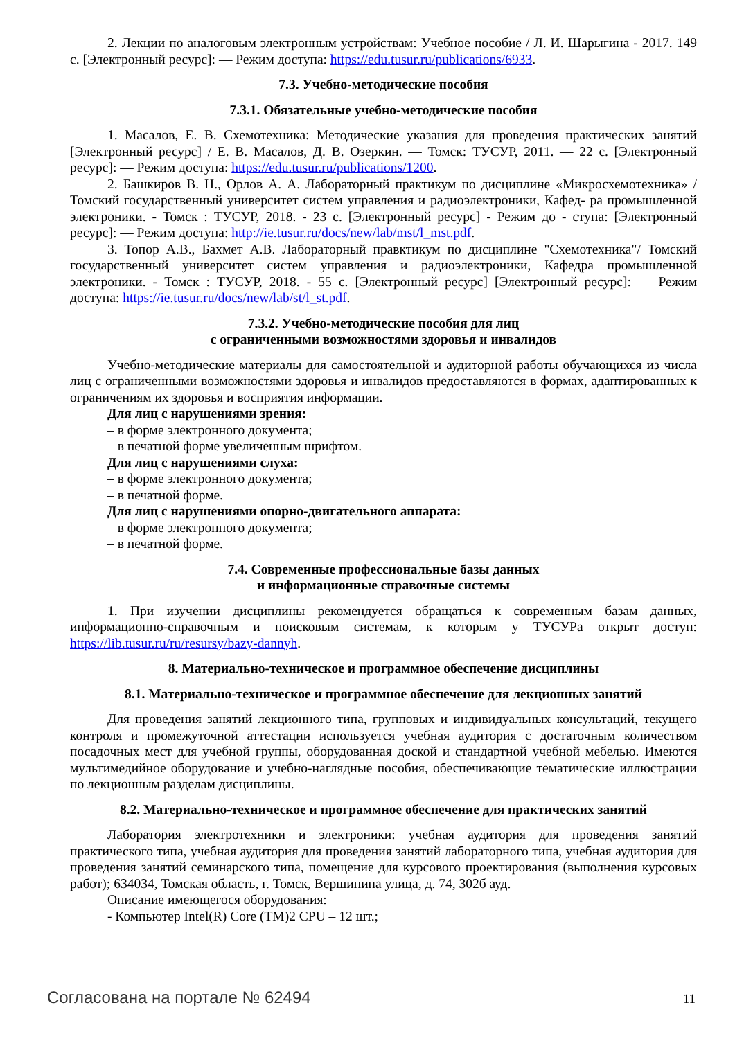2. Лекции по аналоговым электронным устройствам: Учебное пособие / Л. И. Шарыгина - 2017. 149 с. [Электронный ресурс]: — Режим доступа: https://edu.tusur.ru/publications/6933.
7.3. Учебно-методические пособия
7.3.1. Обязательные учебно-методические пособия
1. Масалов, Е. В. Схемотехника: Методические указания для проведения практических занятий [Электронный ресурс] / Е. В. Масалов, Д. В. Озеркин. — Томск: ТУСУР, 2011. — 22 с. [Электронный ресурс]: — Режим доступа: https://edu.tusur.ru/publications/1200.
2. Башкиров В. Н., Орлов А. А. Лабораторный практикум по дисциплине «Микросхемотехника» / Томский государственный университет систем управления и радиоэлектроники, Кафед- ра промышленной электроники. - Томск : ТУСУР, 2018. - 23 с. [Электронный ресурс] - Режим до - ступа: [Электронный ресурс]: — Режим доступа: http://ie.tusur.ru/docs/new/lab/mst/l_mst.pdf.
3. Топор А.В., Бахмет А.В. Лабораторный правктикум по дисциплине "Схемотехника"/ Томский государственный университет систем управления и радиоэлектроники, Кафедра промышленной электроники. - Томск : ТУСУР, 2018. - 55 с. [Электронный ресурс] [Электронный ресурс]: — Режим доступа: https://ie.tusur.ru/docs/new/lab/st/l_st.pdf.
7.3.2. Учебно-методические пособия для лиц
с ограниченными возможностями здоровья и инвалидов
Учебно-методические материалы для самостоятельной и аудиторной работы обучающихся из числа лиц с ограниченными возможностями здоровья и инвалидов предоставляются в формах, адаптированных к ограничениям их здоровья и восприятия информации.
Для лиц с нарушениями зрения:
– в форме электронного документа;
– в печатной форме увеличенным шрифтом.
Для лиц с нарушениями слуха:
– в форме электронного документа;
– в печатной форме.
Для лиц с нарушениями опорно-двигательного аппарата:
– в форме электронного документа;
– в печатной форме.
7.4. Современные профессиональные базы данных
и информационные справочные системы
1. При изучении дисциплины рекомендуется обращаться к современным базам данных, информационно-справочным и поисковым системам, к которым у ТУСУРа открыт доступ: https://lib.tusur.ru/ru/resursy/bazy-dannyh.
8. Материально-техническое и программное обеспечение дисциплины
8.1. Материально-техническое и программное обеспечение для лекционных занятий
Для проведения занятий лекционного типа, групповых и индивидуальных консультаций, текущего контроля и промежуточной аттестации используется учебная аудитория с достаточным количеством посадочных мест для учебной группы, оборудованная доской и стандартной учебной мебелью. Имеются мультимедийное оборудование и учебно-наглядные пособия, обеспечивающие тематические иллюстрации по лекционным разделам дисциплины.
8.2. Материально-техническое и программное обеспечение для практических занятий
Лаборатория электротехники и электроники: учебная аудитория для проведения занятий практического типа, учебная аудитория для проведения занятий лабораторного типа, учебная аудитория для проведения занятий семинарского типа, помещение для курсового проектирования (выполнения курсовых работ); 634034, Томская область, г. Томск, Вершинина улица, д. 74, 302б ауд.
Описание имеющегося оборудования:
- Компьютер Intel(R) Core (TM)2 CPU – 12 шт.;
Согласована на портале № 62494 11